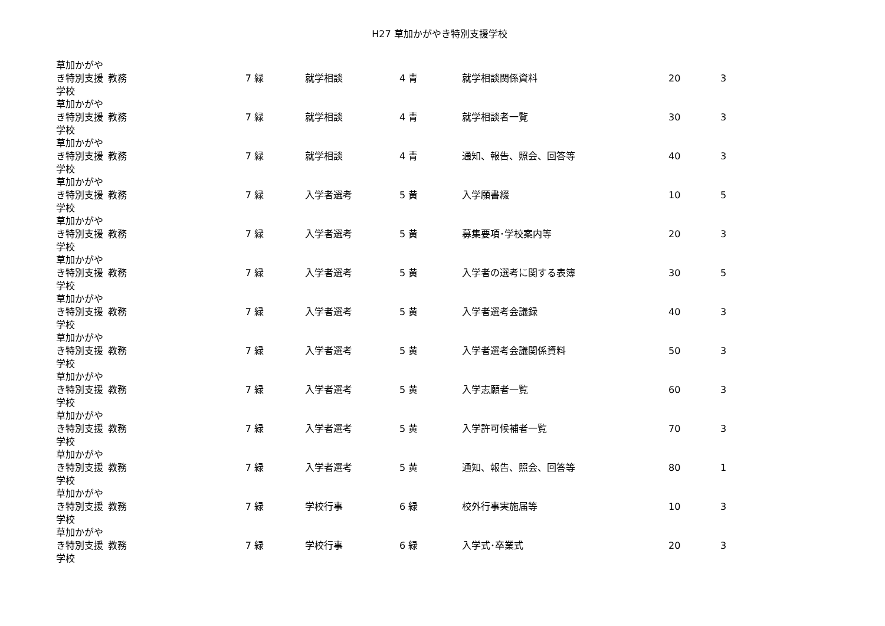H27 草加かがやき特別支援学校
| 草加かがやき特別支援学校 | 教務 | 7 緑 | 就学相談 | 4 青 | 就学相談関係資料 | 20 | 3 |
| 草加かがやき特別支援学校 | 教務 | 7 緑 | 就学相談 | 4 青 | 就学相談者一覧 | 30 | 3 |
| 草加かがやき特別支援学校 | 教務 | 7 緑 | 就学相談 | 4 青 | 通知、報告、照会、回答等 | 40 | 3 |
| 草加かがやき特別支援学校 | 教務 | 7 緑 | 入学者選考 | 5 黄 | 入学願書綴 | 10 | 5 |
| 草加かがやき特別支援学校 | 教務 | 7 緑 | 入学者選考 | 5 黄 | 募集要項･学校案内等 | 20 | 3 |
| 草加かがやき特別支援学校 | 教務 | 7 緑 | 入学者選考 | 5 黄 | 入学者の選考に関する表簿 | 30 | 5 |
| 草加かがやき特別支援学校 | 教務 | 7 緑 | 入学者選考 | 5 黄 | 入学者選考会議録 | 40 | 3 |
| 草加かがやき特別支援学校 | 教務 | 7 緑 | 入学者選考 | 5 黄 | 入学者選考会議関係資料 | 50 | 3 |
| 草加かがやき特別支援学校 | 教務 | 7 緑 | 入学者選考 | 5 黄 | 入学志願者一覧 | 60 | 3 |
| 草加かがやき特別支援学校 | 教務 | 7 緑 | 入学者選考 | 5 黄 | 入学許可候補者一覧 | 70 | 3 |
| 草加かがやき特別支援学校 | 教務 | 7 緑 | 入学者選考 | 5 黄 | 通知、報告、照会、回答等 | 80 | 1 |
| 草加かがやき特別支援学校 | 教務 | 7 緑 | 学校行事 | 6 緑 | 校外行事実施届等 | 10 | 3 |
| 草加かがやき特別支援学校 | 教務 | 7 緑 | 学校行事 | 6 緑 | 入学式･卒業式 | 20 | 3 |